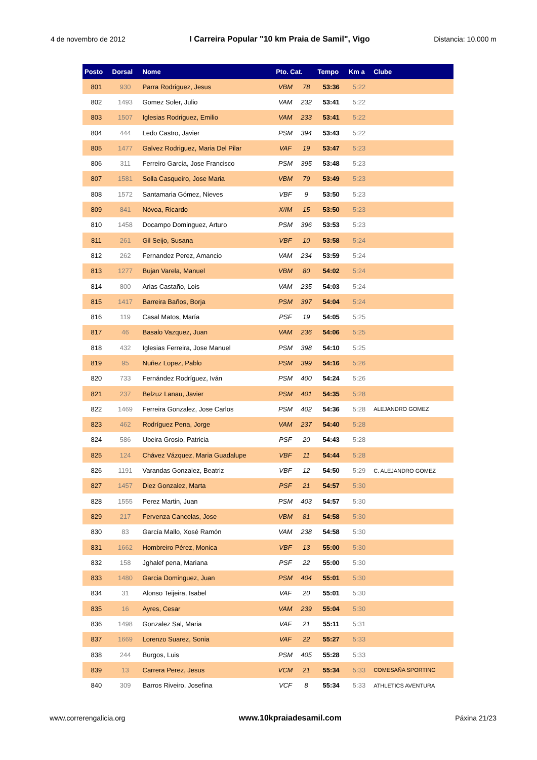4 de novembro de 2012 I Carreira Popular "10 km Praia de Samil", Vigo Distancia: 10.000 m
| Posto | Dorsal | Nome | Pto. Cat. | | Tempo | Km a | Clube |
| --- | --- | --- | --- | --- | --- | --- | --- |
| 801 | 930 | Parra Rodriguez, Jesus | VBM | 78 | 53:36 | 5:22 | |
| 802 | 1493 | Gomez Soler, Julio | VAM | 232 | 53:41 | 5:22 | |
| 803 | 1507 | Iglesias Rodriguez, Emilio | VAM | 233 | 53:41 | 5:22 | |
| 804 | 444 | Ledo Castro, Javier | PSM | 394 | 53:43 | 5:22 | |
| 805 | 1477 | Galvez Rodriguez, Maria Del Pilar | VAF | 19 | 53:47 | 5:23 | |
| 806 | 311 | Ferreiro Garcia, Jose Francisco | PSM | 395 | 53:48 | 5:23 | |
| 807 | 1581 | Solla Casqueiro, Jose Maria | VBM | 79 | 53:49 | 5:23 | |
| 808 | 1572 | Santamaria Gómez, Nieves | VBF | 9 | 53:50 | 5:23 | |
| 809 | 841 | Nóvoa, Ricardo | X/IM | 15 | 53:50 | 5:23 | |
| 810 | 1458 | Docampo Dominguez, Arturo | PSM | 396 | 53:53 | 5:23 | |
| 811 | 261 | Gil Seijo, Susana | VBF | 10 | 53:58 | 5:24 | |
| 812 | 262 | Fernandez Perez, Amancio | VAM | 234 | 53:59 | 5:24 | |
| 813 | 1277 | Bujan Varela, Manuel | VBM | 80 | 54:02 | 5:24 | |
| 814 | 800 | Arias Castaño, Lois | VAM | 235 | 54:03 | 5:24 | |
| 815 | 1417 | Barreira Baños, Borja | PSM | 397 | 54:04 | 5:24 | |
| 816 | 119 | Casal Matos, María | PSF | 19 | 54:05 | 5:25 | |
| 817 | 46 | Basalo Vazquez, Juan | VAM | 236 | 54:06 | 5:25 | |
| 818 | 432 | Iglesias Ferreira, Jose Manuel | PSM | 398 | 54:10 | 5:25 | |
| 819 | 95 | Nuñez Lopez, Pablo | PSM | 399 | 54:16 | 5:26 | |
| 820 | 733 | Fernández Rodríguez, Iván | PSM | 400 | 54:24 | 5:26 | |
| 821 | 237 | Belzuz Lanau, Javier | PSM | 401 | 54:35 | 5:28 | |
| 822 | 1469 | Ferreira Gonzalez, Jose Carlos | PSM | 402 | 54:36 | 5:28 | ALEJANDRO GOMEZ |
| 823 | 462 | Rodríguez Pena, Jorge | VAM | 237 | 54:40 | 5:28 | |
| 824 | 586 | Ubeira Grosio, Patricia | PSF | 20 | 54:43 | 5:28 | |
| 825 | 124 | Chávez Vázquez, Maria Guadalupe | VBF | 11 | 54:44 | 5:28 | |
| 826 | 1191 | Varandas Gonzalez, Beatriz | VBF | 12 | 54:50 | 5:29 | C. ALEJANDRO GOMEZ |
| 827 | 1457 | Diez Gonzalez, Marta | PSF | 21 | 54:57 | 5:30 | |
| 828 | 1555 | Perez Martin, Juan | PSM | 403 | 54:57 | 5:30 | |
| 829 | 217 | Fervenza Cancelas, Jose | VBM | 81 | 54:58 | 5:30 | |
| 830 | 83 | García Mallo, Xosé Ramón | VAM | 238 | 54:58 | 5:30 | |
| 831 | 1662 | Hombreiro Pérez, Monica | VBF | 13 | 55:00 | 5:30 | |
| 832 | 158 | Jghalef pena, Mariana | PSF | 22 | 55:00 | 5:30 | |
| 833 | 1480 | Garcia Dominguez, Juan | PSM | 404 | 55:01 | 5:30 | |
| 834 | 31 | Alonso Teijeira, Isabel | VAF | 20 | 55:01 | 5:30 | |
| 835 | 16 | Ayres, Cesar | VAM | 239 | 55:04 | 5:30 | |
| 836 | 1498 | Gonzalez Sal, Maria | VAF | 21 | 55:11 | 5:31 | |
| 837 | 1669 | Lorenzo Suarez, Sonia | VAF | 22 | 55:27 | 5:33 | |
| 838 | 244 | Burgos, Luis | PSM | 405 | 55:28 | 5:33 | |
| 839 | 13 | Carrera Perez, Jesus | VCM | 21 | 55:34 | 5:33 | COMESAÑA SPORTING |
| 840 | 309 | Barros Riveiro, Josefina | VCF | 8 | 55:34 | 5:33 | ATHLETICS AVENTURA |
www.correrengalicia.org www.10kpraiadesamil.com Páxina 21/23